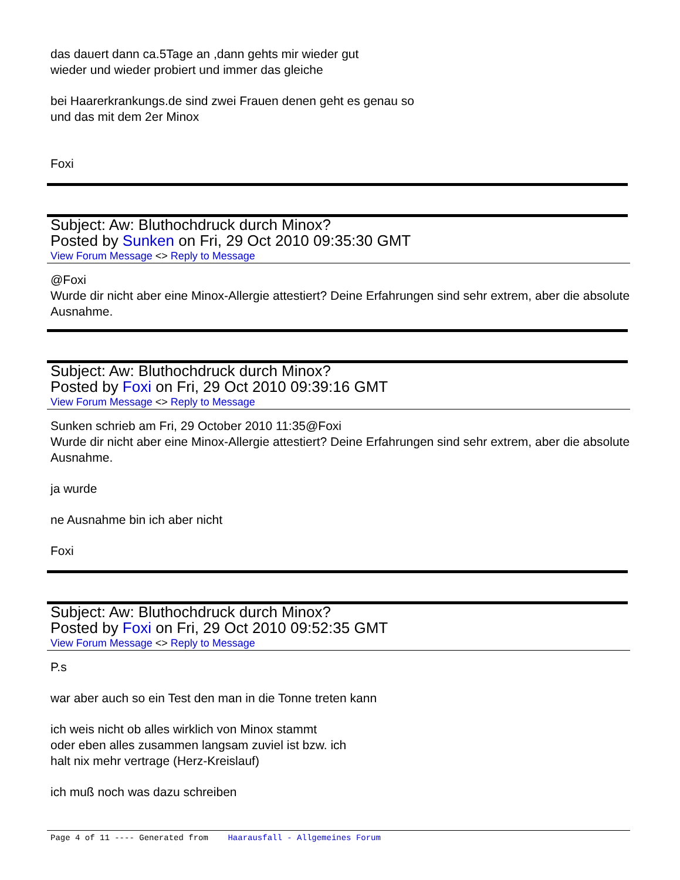das dauert dann ca.5Tage an ,dann gehts mir wieder gut
wieder und wieder probiert und immer das gleiche
bei Haarerkrankungs.de sind zwei Frauen denen geht es genau so
und das mit dem 2er Minox
Foxi
Subject: Aw: Bluthochdruck durch Minox?
Posted by Sunken on Fri, 29 Oct 2010 09:35:30 GMT
View Forum Message <> Reply to Message
@Foxi
Wurde dir nicht aber eine Minox-Allergie attestiert? Deine Erfahrungen sind sehr extrem, aber die absolute Ausnahme.
Subject: Aw: Bluthochdruck durch Minox?
Posted by Foxi on Fri, 29 Oct 2010 09:39:16 GMT
View Forum Message <> Reply to Message
Sunken schrieb am Fri, 29 October 2010 11:35@Foxi
Wurde dir nicht aber eine Minox-Allergie attestiert? Deine Erfahrungen sind sehr extrem, aber die absolute Ausnahme.
ja wurde
ne Ausnahme bin ich aber nicht
Foxi
Subject: Aw: Bluthochdruck durch Minox?
Posted by Foxi on Fri, 29 Oct 2010 09:52:35 GMT
View Forum Message <> Reply to Message
P.s
war aber auch so ein Test den man in die Tonne treten kann
ich weis nicht ob alles wirklich von Minox stammt
oder eben alles zusammen langsam zuviel ist bzw. ich
halt nix mehr vertrage (Herz-Kreislauf)
ich muß noch was dazu schreiben
Page 4 of 11 ---- Generated from Haarausfall - Allgemeines Forum